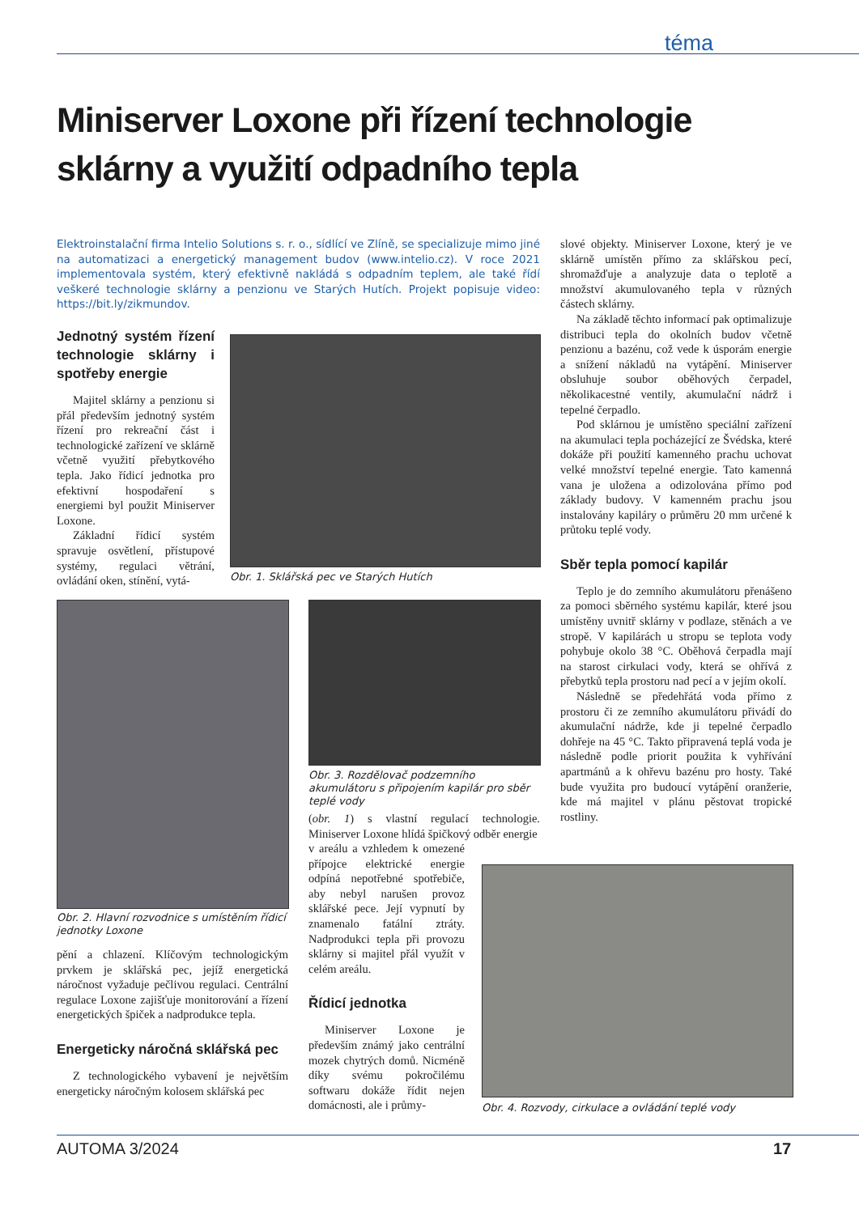téma
Miniserver Loxone při řízení technologie sklárny a využití odpadního tepla
Elektroinstalační firma Intelio Solutions s. r. o., sídlící ve Zlíně, se specializuje mimo jiné na automatizaci a energetický management budov (www.intelio.cz). V roce 2021 implementovala systém, který efektivně nakládá s odpadním teplem, ale také řídí veškeré technologie sklárny a penzionu ve Starých Hutích. Projekt popisuje video: https://bit.ly/zikmundov.
Jednotný systém řízení technologie sklárny i spotřeby energie
Majitel sklárny a penzionu si přál především jednotný systém řízení pro rekreační část i technologické zařízení ve sklárně včetně využití přebytkového tepla. Jako řídicí jednotka pro efektivní hospodaření s energiemi byl použit Miniserver Loxone.
Základní řídicí systém spravuje osvětlení, přístupové systémy, regulaci větrání, ovládání oken, stínění, vytá-
Obr. 1. Sklářská pec ve Starých Hutích
Obr. 2. Hlavní rozvodnice s umístěním řídicí jednotky Loxone
pění a chlazení. Klíčovým technologickým prvkem je sklářská pec, jejíž energetická náročnost vyžaduje pečlivou regulaci. Centrální regulace Loxone zajišťuje monitorování a řízení energetických špiček a nadprodukce tepla.
Energeticky náročná sklářská pec
Z technologického vybavení je největším energeticky náročným kolosem sklářská pec
Obr. 3. Rozdělovač podzemního akumulátoru s připojením kapilár pro sběr teplé vody
(obr. 1) s vlastní regulací technologie. Miniserver Loxone hlídá špičkový odběr energie
v areálu a vzhledem k omezené přípojce elektrické energie odpíná nepotřebné spotřebiče, aby nebyl narušen provoz sklářské pece. Její vypnutí by znamenalo fatální ztráty. Nadprodukci tepla při provozu sklárny si majitel přál využít v celém areálu.
Řídicí jednotka
Miniserver Loxone je především známý jako centrální mozek chytrých domů. Nicméně díky svému pokročilému softwaru dokáže řídit nejen domácnosti, ale i průmy-
slové objekty. Miniserver Loxone, který je ve sklárně umístěn přímo za sklářskou pecí, shromažďuje a analyzuje data o teplotě a množství akumulovaného tepla v různých částech sklárny.
Na základě těchto informací pak optimalizuje distribuci tepla do okolních budov včetně penzionu a bazénu, což vede k úsporám energie a snížení nákladů na vytápění. Miniserver obsluhuje soubor oběhových čerpadel, několikacestné ventily, akumulační nádrž i tepelné čerpadlo.
Pod sklárnou je umístěno speciální zařízení na akumulaci tepla pocházející ze Švédska, které dokáže při použití kamenného prachu uchovat velké množství tepelné energie. Tato kamenná vana je uložena a odizolována přímo pod základy budovy. V kamenném prachu jsou instalovány kapiláry o průměru 20 mm určené k průtoku teplé vody.
Sběr tepla pomocí kapilár
Teplo je do zemního akumulátoru přenášeno za pomoci sběrného systému kapilár, které jsou umístěny uvnitř sklárny v podlaze, stěnách a ve stropě. V kapilárách u stropu se teplota vody pohybuje okolo 38 °C. Oběhová čerpadla mají na starost cirkulaci vody, která se ohřívá z přebytků tepla prostoru nad pecí a v jejím okolí.
Následně se předehřátá voda přímo z prostoru či ze zemního akumulátoru přivádí do akumulační nádrže, kde ji tepelné čerpadlo dohřeje na 45 °C. Takto připravená teplá voda je následně podle priorit použita k vyhřívání apartmánů a k ohřevu bazénu pro hosty. Také bude využita pro budoucí vytápění oranžerie, kde má majitel v plánu pěstovat tropické rostliny.
Obr. 4. Rozvody, cirkulace a ovládání teplé vody
AUTOMA 3/2024 17